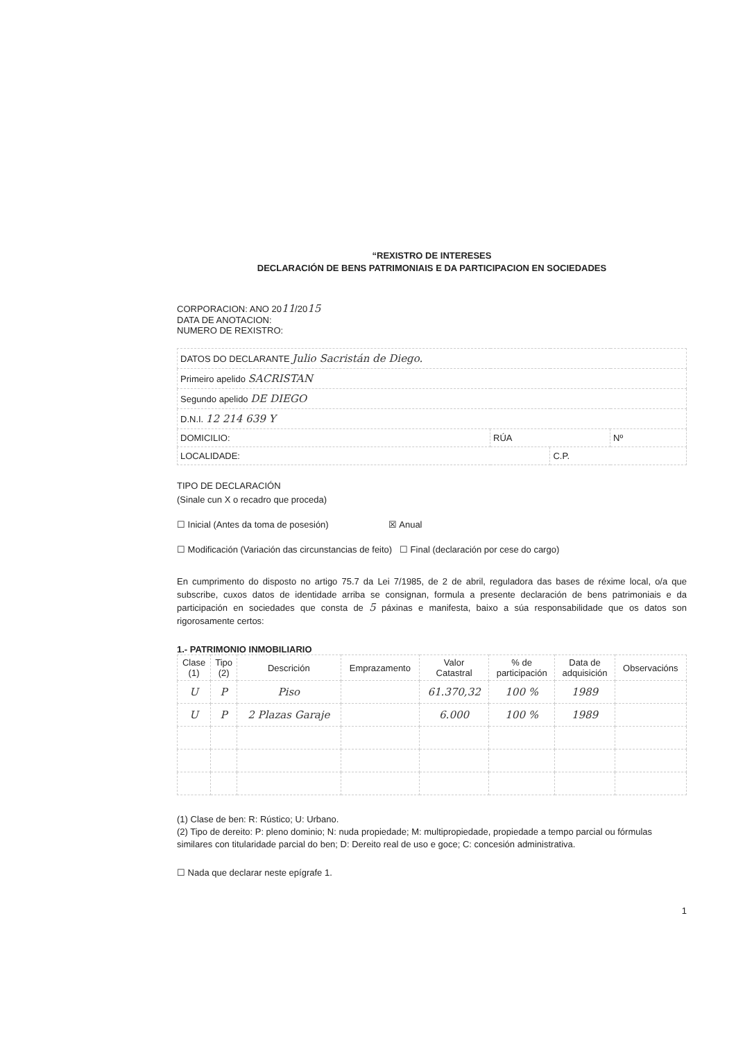“REXISTRO DE INTERESES
DECLARACIÓN DE BENS PATRIMONIAIS E DA PARTICIPACION EN SOCIEDADES
CORPORACION: ANO 2011/2015
DATA DE ANOTACION:
NUMERO DE REXISTRO:
| DATOS DO DECLARANTE Julio Sacristán de Diego. | | | |
| Primeiro apelido SACRISTAN | | | |
| Segundo apelido DE DIEGO | | | |
| D.N.I. 12 214 639 Y | | | |
| DOMICILIO: | RÚA | | Nº |
| LOCALIDADE: | | C.P. | |
TIPO DE DECLARACIÓN
(Sinale cun X o recadro que proceda)
☐ Inicial (Antes da toma de posesión) ☒ Anual
☐ Modificación (Variación das circunstancias de feito) ☐ Final (declaración por cese do cargo)
En cumprimento do disposto no artigo 75.7 da Lei 7/1985, de 2 de abril, reguladora das bases de réxime local, o/a que subscribe, cuxos datos de identidade arriba se consignan, formula a presente declaración de bens patrimoniais e da participación en sociedades que consta de 5 páxinas e manifesta, baixo a súa responsabilidade que os datos son rigorosamente certos:
1.- PATRIMONIO INMOBILIARIO
| Clase (1) | Tipo (2) | Descrición | Emprazamento | Valor Catastral | % de participación | Data de adquisición | Observacións |
| --- | --- | --- | --- | --- | --- | --- | --- |
| U | P | Piso | | 61.370,32 | 100 % | 1989 | |
| U | P | 2 Plazas Garaje | | 6.000 | 100 % | 1989 | |
(1) Clase de ben: R: Rústico; U: Urbano.
(2) Tipo de dereito: P: pleno dominio; N: nuda propiedade; M: multipropiedade, propiedade a tempo parcial ou fórmulas similares con titularidade parcial do ben; D: Dereito real de uso e goce; C: concesión administrativa.
☐ Nada que declarar neste epígrafe 1.
1